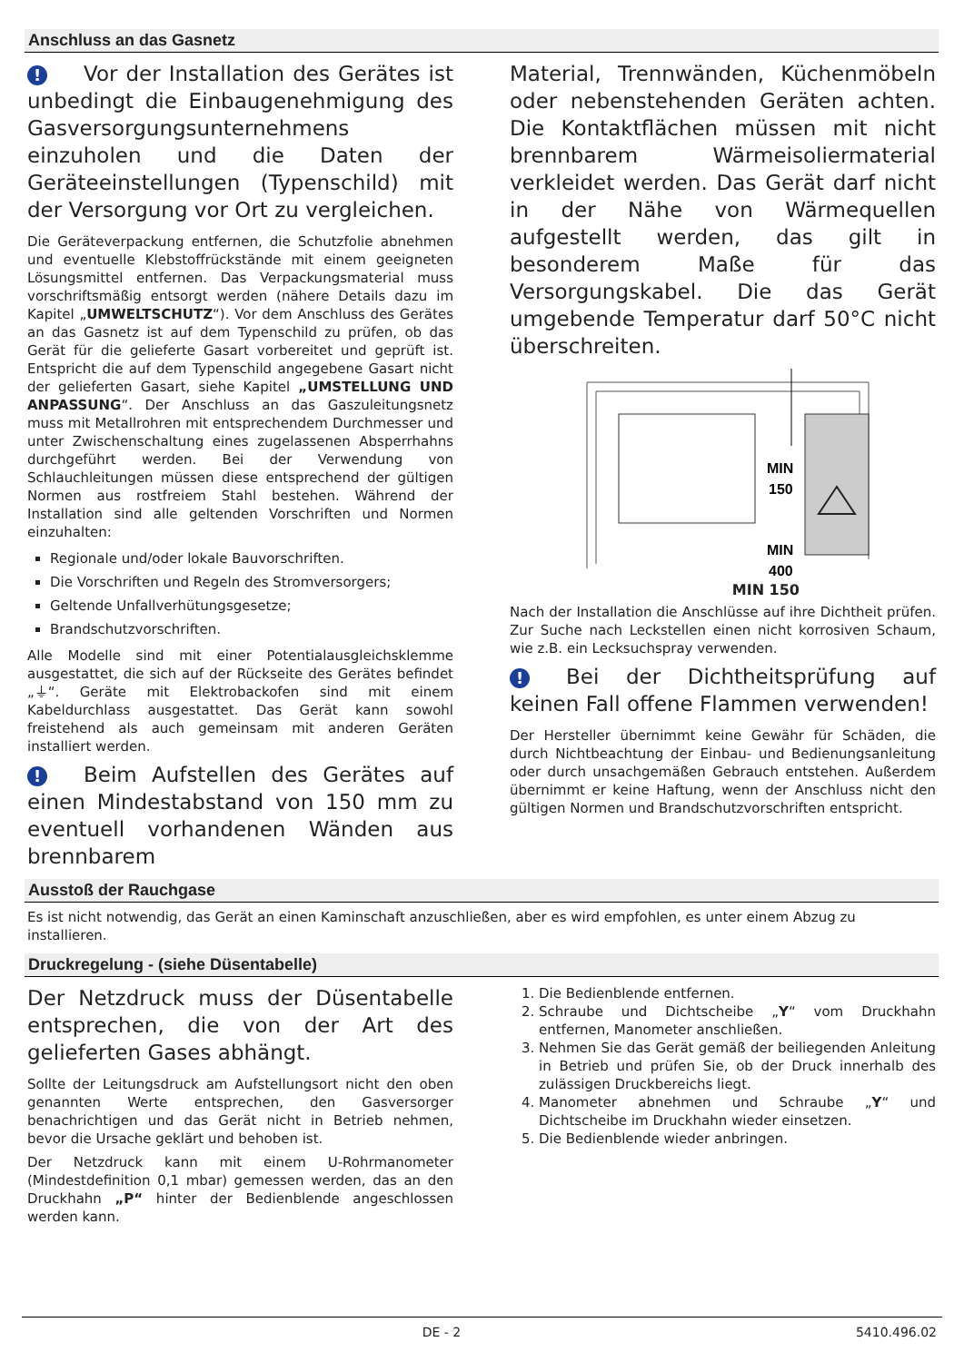Anschluss an das Gasnetz
! Vor der Installation des Gerätes ist unbedingt die Einbaugenehmigung des Gasversorgungsunternehmens einzuholen und die Daten der Geräteeinstellungen (Typenschild) mit der Versorgung vor Ort zu vergleichen.
Die Geräteverpackung entfernen, die Schutzfolie abnehmen und eventuelle Klebstoffrückstände mit einem geeigneten Lösungsmittel entfernen. Das Verpackungsmaterial muss vorschriftsmäßig entsorgt werden (nähere Details dazu im Kapitel „UMWELTSCHUTZ“). Vor dem Anschluss des Gerätes an das Gasnetz ist auf dem Typenschild zu prüfen, ob das Gerät für die gelieferte Gasart vorbereitet und geprüft ist. Entspricht die auf dem Typenschild angegebene Gasart nicht der gelieferten Gasart, siehe Kapitel „UMSTELLUNG UND ANPASSUNG“. Der Anschluss an das Gaszuleitungsnetz muss mit Metallrohren mit entsprechendem Durchmesser und unter Zwischenschaltung eines zugelassenen Absperrhahns durchgeführt werden. Bei der Verwendung von Schlauchleitungen müssen diese entsprechend der gültigen Normen aus rostfreiem Stahl bestehen. Während der Installation sind alle geltenden Vorschriften und Normen einzuhalten:
Regionale und/oder lokale Bauvorschriften.
Die Vorschriften und Regeln des Stromversorgers;
Geltende Unfallverhütungsgesetze;
Brandschutzvorschriften.
Alle Modelle sind mit einer Potentialausgleichsklemme ausgestattet, die sich auf der Rückseite des Gerätes befindet „⏚“. Geräte mit Elektrobackofen sind mit einem Kabeldurchlass ausgestattet. Das Gerät kann sowohl freistehend als auch gemeinsam mit anderen Geräten installiert werden.
! Beim Aufstellen des Gerätes auf einen Mindestabstand von 150 mm zu eventuell vorhandenen Wänden aus brennbarem
Material, Trennwänden, Küchenmöbeln oder nebenstehenden Geräten achten. Die Kontaktflächen müssen mit nicht brennbarem Wärmeisoliermaterial verkleidet werden. Das Gerät darf nicht in der Nähe von Wärmequellen aufgestellt werden, das gilt in besonderem Maße für das Versorgungskabel. Die das Gerät umgebende Temperatur darf 50°C nicht überschreiten.
MIN
150
MIN
400
MIN 150
Nach der Installation die Anschlüsse auf ihre Dichtheit prüfen. Zur Suche nach Leckstellen einen nicht korrosiven Schaum, wie z.B. ein Lecksuchspray verwenden.
! Bei der Dichtheitsprüfung auf keinen Fall offene Flammen verwenden!
Der Hersteller übernimmt keine Gewähr für Schäden, die durch Nichtbeachtung der Einbau- und Bedienungsanleitung oder durch unsachgemäßen Gebrauch entstehen. Außerdem übernimmt er keine Haftung, wenn der Anschluss nicht den gültigen Normen und Brandschutzvorschriften entspricht.
Ausstoß der Rauchgase
Es ist nicht notwendig, das Gerät an einen Kaminschaft anzuschließen, aber es wird empfohlen, es unter einem Abzug zu installieren.
Druckregelung - (siehe Düsentabelle)
Der Netzdruck muss der Düsentabelle entsprechen, die von der Art des gelieferten Gases abhängt.
Sollte der Leitungsdruck am Aufstellungsort nicht den oben genannten Werte entsprechen, den Gasversorger benachrichtigen und das Gerät nicht in Betrieb nehmen, bevor die Ursache geklärt und behoben ist.
Der Netzdruck kann mit einem U-Rohrmanometer (Mindestdefinition 0,1 mbar) gemessen werden, das an den Druckhahn „P“ hinter der Bedienblende angeschlossen werden kann.
1. Die Bedienblende entfernen.
2. Schraube und Dichtscheibe „Y“ vom Druckhahn entfernen, Manometer anschließen.
3. Nehmen Sie das Gerät gemäß der beiliegenden Anleitung in Betrieb und prüfen Sie, ob der Druck innerhalb des zulässigen Druckbereichs liegt.
4. Manometer abnehmen und Schraube „Y“ und Dichtscheibe im Druckhahn wieder einsetzen.
5. Die Bedienblende wieder anbringen.
DE - 2 5410.496.02